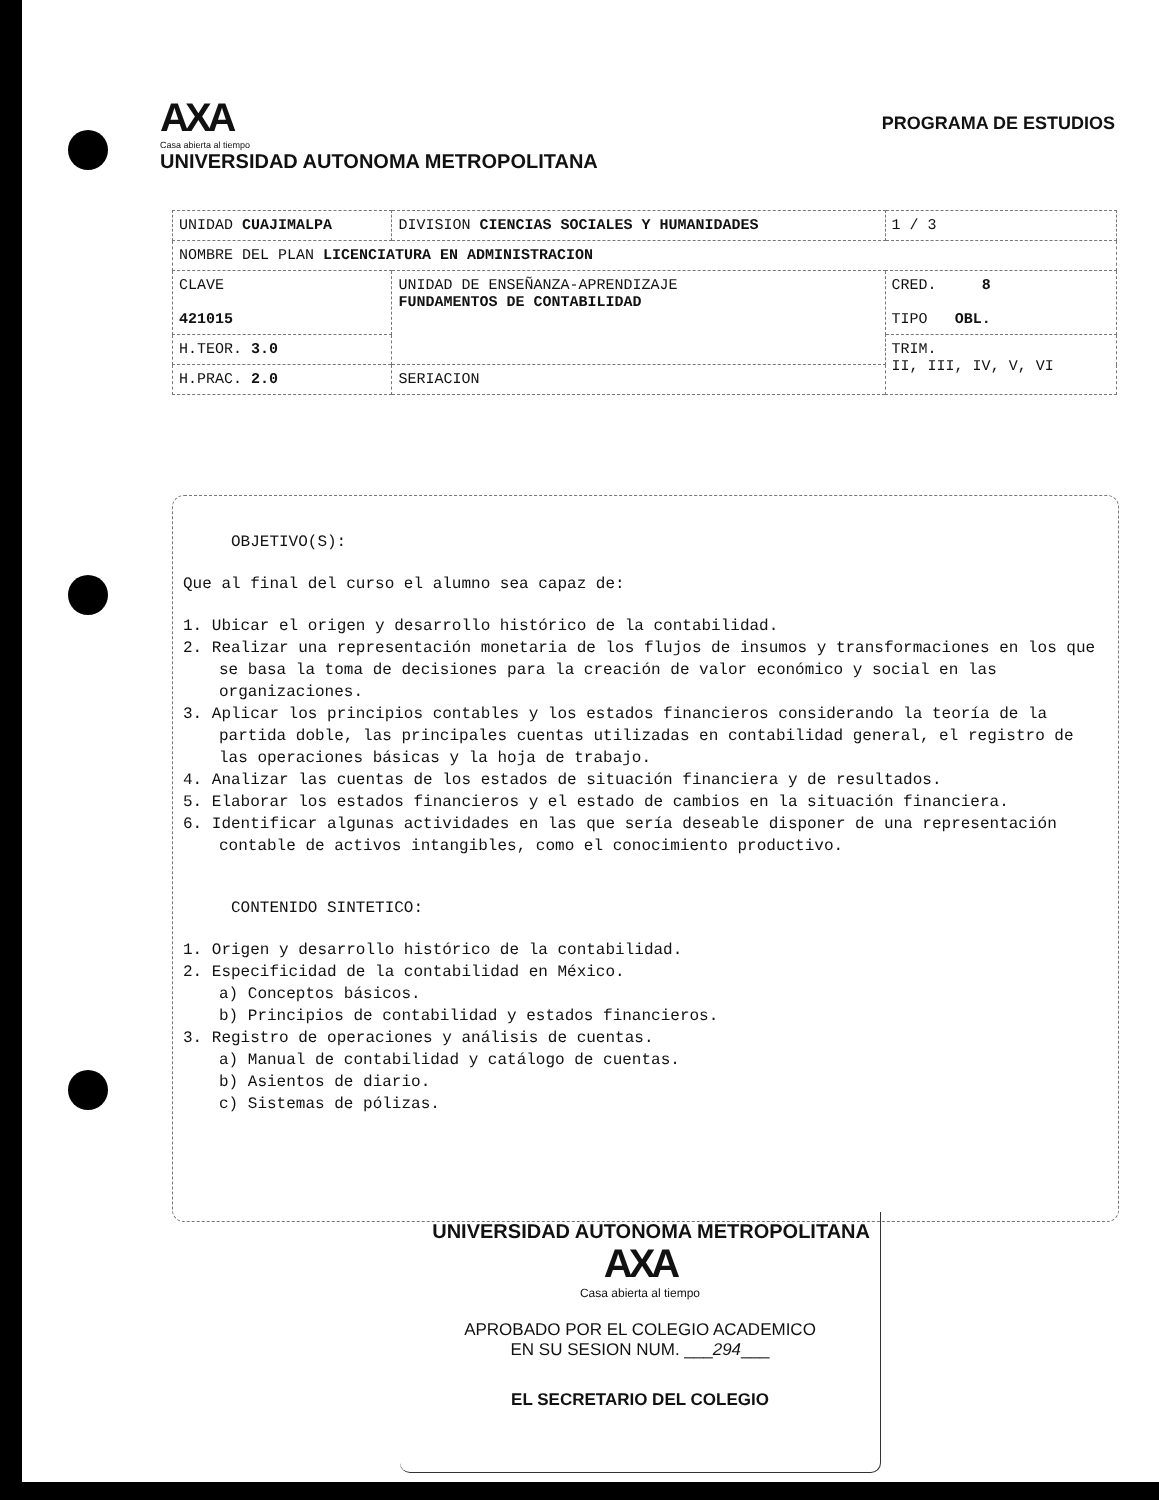AXA
Casa abierta al tiempo
UNIVERSIDAD AUTONOMA METROPOLITANA
PROGRAMA DE ESTUDIOS
| UNIDAD CUAJIMALPA | | DIVISION CIENCIAS SOCIALES Y HUMANIDADES | 1 / 3 |
| NOMBRE DEL PLAN LICENCIATURA EN ADMINISTRACION | | | |
| CLAVE 421015 | UNIDAD DE ENSEÑANZA-APRENDIZAJE FUNDAMENTOS DE CONTABILIDAD | | CRED. 8 TIPO OBL. |
| H.TEOR. 3.0 | | | TRIM. II, III, IV, V, VI |
| H.PRAC. 2.0 | SERIACION | | |
OBJETIVO(S):
Que al final del curso el alumno sea capaz de:
1. Ubicar el origen y desarrollo histórico de la contabilidad.
2. Realizar una representación monetaria de los flujos de insumos y transformaciones en los que se basa la toma de decisiones para la creación de valor económico y social en las organizaciones.
3. Aplicar los principios contables y los estados financieros considerando la teoría de la partida doble, las principales cuentas utilizadas en contabilidad general, el registro de las operaciones básicas y la hoja de trabajo.
4. Analizar las cuentas de los estados de situación financiera y de resultados.
5. Elaborar los estados financieros y el estado de cambios en la situación financiera.
6. Identificar algunas actividades en las que sería deseable disponer de una representación contable de activos intangibles, como el conocimiento productivo.
CONTENIDO SINTETICO:
1. Origen y desarrollo histórico de la contabilidad.
2. Especificidad de la contabilidad en México.
a) Conceptos básicos.
b) Principios de contabilidad y estados financieros.
3. Registro de operaciones y análisis de cuentas.
a) Manual de contabilidad y catálogo de cuentas.
b) Asientos de diario.
c) Sistemas de pólizas.
UNIVERSIDAD AUTONOMA METROPOLITANA
AXA
Casa abierta al tiempo
APROBADO POR EL COLEGIO ACADEMICO
EN SU SESION NUM. ___294___
EL SECRETARIO DEL COLEGIO